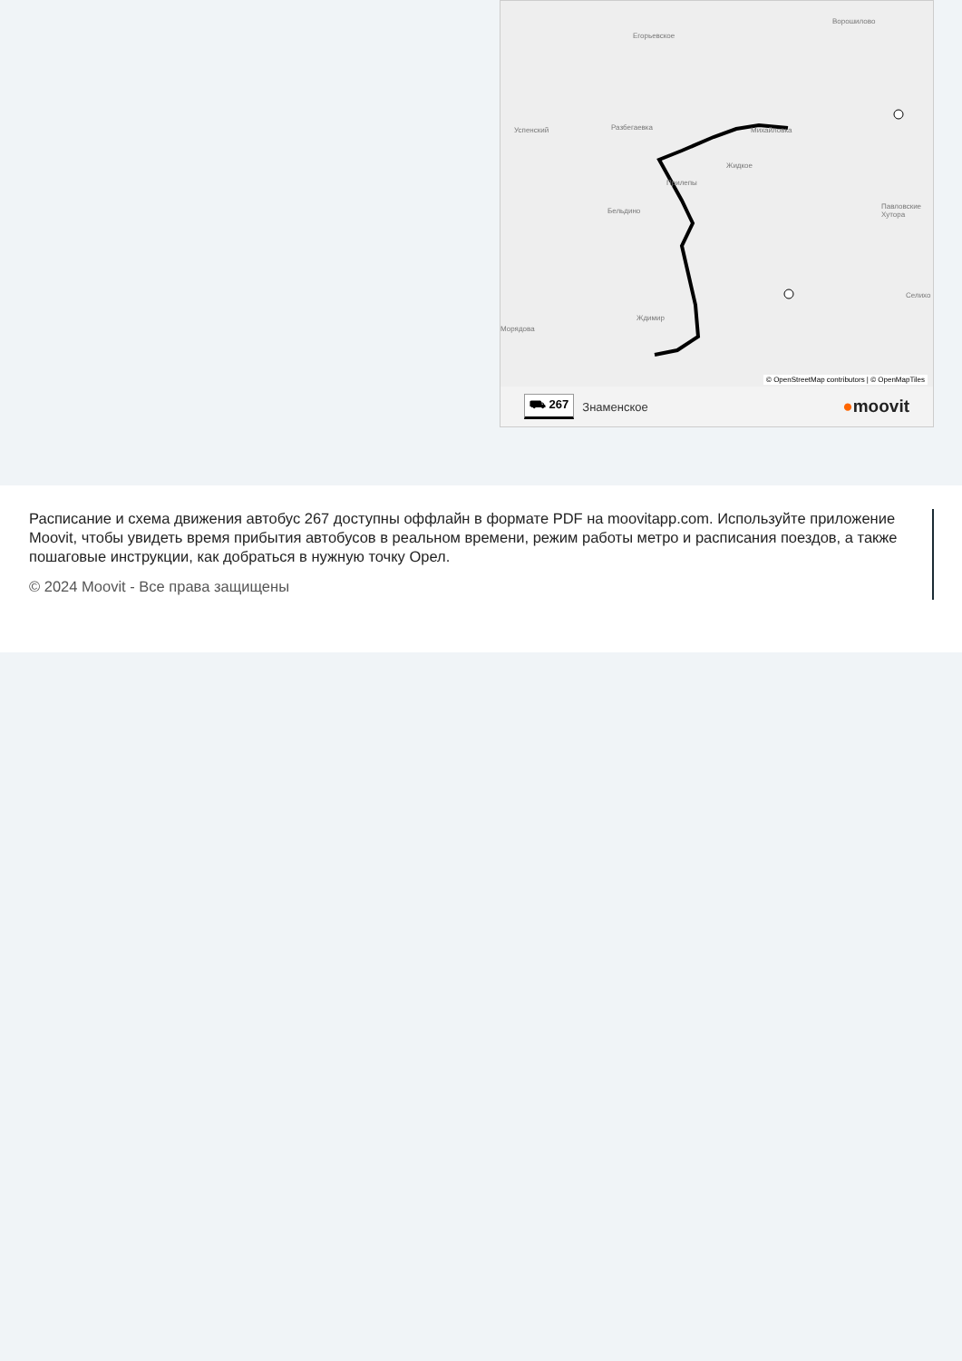Ворошилово
Егорьевское
Успенский Разбегаевка Михайловка
Жидкое
Прилепы
Бельдино
Павловские Хутора
Ждимир
Морядова
Селихо
© OpenStreetMap contributors | © OpenMapTiles
⛟ 267 Знаменское ●moovit
Расписание и схема движения автобус 267 доступны оффлайн в формате PDF на moovitapp.com. Используйте приложение Moovit, чтобы увидеть время прибытия автобусов в реальном времени, режим работы метро и расписания поездов, а также пошаговые инструкции, как добраться в нужную точку Орел.
© 2024 Moovit - Все права защищены